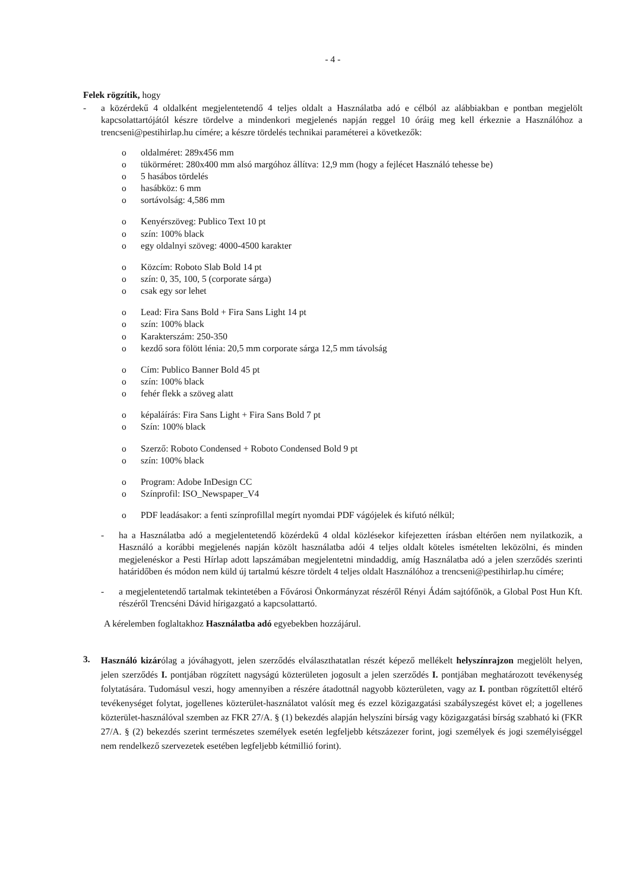- 4 -
Felek rögzítik, hogy
- a közérdekű 4 oldalként megjelentetendő 4 teljes oldalt a Használatba adó e célból az alábbiakban e pontban megjelölt kapcsolattartójától készre tördelve a mindenkori megjelenés napján reggel 10 óráig meg kell érkeznie a Használóhoz a trencseni@pestihirlap.hu címére; a készre tördelés technikai paraméterei a következők:
o oldalméret: 289x456 mm
o tükörméret: 280x400 mm alsó margóhoz állítva: 12,9 mm (hogy a fejlécet Használó tehesse be)
o 5 hasábos tördelés
o hasábköz: 6 mm
o sortávolság: 4,586 mm
o Kenyérszöveg: Publico Text 10 pt
o szín: 100% black
o egy oldalnyi szöveg: 4000-4500 karakter
o Közcím: Roboto Slab Bold 14 pt
o szín: 0, 35, 100, 5 (corporate sárga)
o csak egy sor lehet
o Lead: Fira Sans Bold + Fira Sans Light 14 pt
o szín: 100% black
o Karakterszám: 250-350
o kezdő sora fölött lénia: 20,5 mm corporate sárga 12,5 mm távolság
o Cím: Publico Banner Bold 45 pt
o szín: 100% black
o fehér flekk a szöveg alatt
o képaláírás: Fira Sans Light + Fira Sans Bold 7 pt
o Szín: 100% black
o Szerző: Roboto Condensed + Roboto Condensed Bold 9 pt
o szín: 100% black
o Program: Adobe InDesign CC
o Színprofil: ISO_Newspaper_V4
o PDF leadásakor: a fenti színprofillal megírt nyomdai PDF vágójelek és kifutó nélkül;
- ha a Használatba adó a megjelentetendő közérdekű 4 oldal közlésekor kifejezetten írásban eltérően nem nyilatkozik, a Használó a korábbi megjelenés napján közölt használatba adói 4 teljes oldalt köteles ismételten leközölni, és minden megjelenéskor a Pesti Hírlap adott lapszámában megjelentetni mindaddig, amíg Használatba adó a jelen szerződés szerinti határidőben és módon nem küld új tartalmú készre tördelt 4 teljes oldalt Használóhoz a trencseni@pestihirlap.hu címére;
- a megjelentetendő tartalmak tekintetében a Fővárosi Önkormányzat részéről Rényi Ádám sajtófőnök, a Global Post Hun Kft. részéről Trencséni Dávid hírigazgató a kapcsolattartó.
A kérelemben foglaltakhoz Használatba adó egyebekben hozzájárul.
3. Használó kizárólag a jóváhagyott, jelen szerződés elválaszthatatlan részét képező mellékelt helyszínrajzon megjelölt helyen, jelen szerződés I. pontjában rögzített nagyságú közterületen jogosult a jelen szerződés I. pontjában meghatározott tevékenység folytatására. Tudomásul veszi, hogy amennyiben a részére átadottnál nagyobb közterületen, vagy az I. pontban rögzítettől eltérő tevékenységet folytat, jogellenes közterület-használatot valósít meg és ezzel közigazgatási szabályszegést követ el; a jogellenes közterület-használóval szemben az FKR 27/A. § (1) bekezdés alapján helyszíni bírság vagy közigazgatási bírság szabható ki (FKR 27/A. § (2) bekezdés szerint természetes személyek esetén legfeljebb kétszázezer forint, jogi személyek és jogi személyiséggel nem rendelkező szervezetek esetében legfeljebb kétmillió forint).